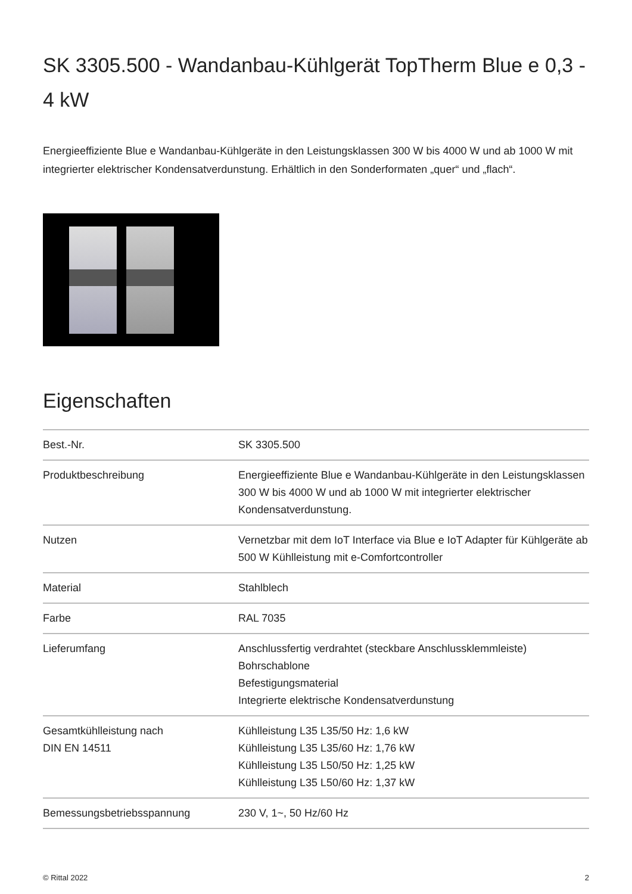SK 3305.500 - Wandanbau-Kühlgerät TopTherm Blue e 0,3 - 4 kW
Energieeffiziente Blue e Wandanbau-Kühlgeräte in den Leistungsklassen 300 W bis 4000 W und ab 1000 W mit integrierter elektrischer Kondensatverdunstung. Erhältlich in den Sonderformaten „quer“ und „flach“.
Eigenschaften
| Best.-Nr. | SK 3305.500 |
| Produktbeschreibung | Energieeffiziente Blue e Wandanbau-Kühlgeräte in den Leistungsklassen 300 W bis 4000 W und ab 1000 W mit integrierter elektrischer Kondensatverdunstung. |
| Nutzen | Vernetzbar mit dem IoT Interface via Blue e IoT Adapter für Kühlgeräte ab 500 W Kühlleistung mit e-Comfortcontroller |
| Material | Stahlblech |
| Farbe | RAL 7035 |
| Lieferumfang | Anschlussfertig verdrahtet (steckbare Anschlussklemmleiste) Bohrschablone Befestigungsmaterial Integrierte elektrische Kondensatverdunstung |
| Gesamtkühlleistung nach DIN EN 14511 | Kühlleistung L35 L35/50 Hz: 1,6 kW Kühlleistung L35 L35/60 Hz: 1,76 kW Kühlleistung L35 L50/50 Hz: 1,25 kW Kühlleistung L35 L50/60 Hz: 1,37 kW |
| Bemessungsbetriebsspannung | 230 V, 1~, 50 Hz/60 Hz |
© Rittal 2022 2